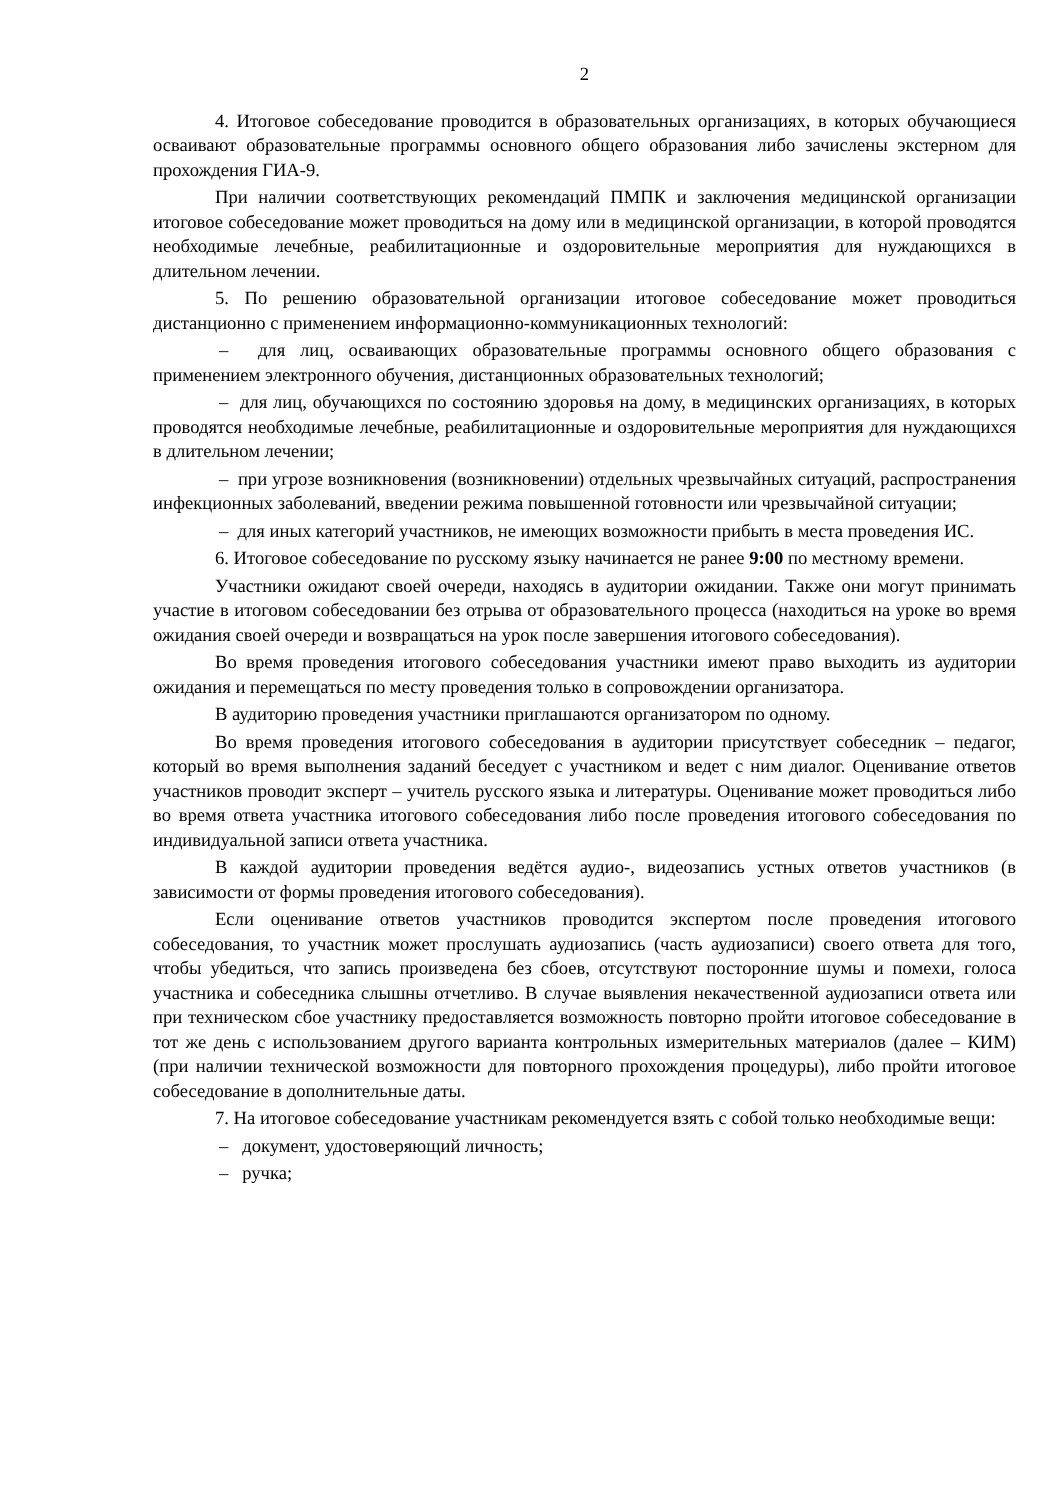2
4. Итоговое собеседование проводится в образовательных организациях, в которых обучающиеся осваивают образовательные программы основного общего образования либо зачислены экстерном для прохождения ГИА-9.
При наличии соответствующих рекомендаций ПМПК и заключения медицинской организации итоговое собеседование может проводиться на дому или в медицинской организации, в которой проводятся необходимые лечебные, реабилитационные и оздоровительные мероприятия для нуждающихся в длительном лечении.
5. По решению образовательной организации итоговое собеседование может проводиться дистанционно с применением информационно-коммуникационных технологий:
– для лиц, осваивающих образовательные программы основного общего образования с применением электронного обучения, дистанционных образовательных технологий;
– для лиц, обучающихся по состоянию здоровья на дому, в медицинских организациях, в которых проводятся необходимые лечебные, реабилитационные и оздоровительные мероприятия для нуждающихся в длительном лечении;
– при угрозе возникновения (возникновении) отдельных чрезвычайных ситуаций, распространения инфекционных заболеваний, введении режима повышенной готовности или чрезвычайной ситуации;
– для иных категорий участников, не имеющих возможности прибыть в места проведения ИС.
6. Итоговое собеседование по русскому языку начинается не ранее 9:00 по местному времени.
Участники ожидают своей очереди, находясь в аудитории ожидании. Также они могут принимать участие в итоговом собеседовании без отрыва от образовательного процесса (находиться на уроке во время ожидания своей очереди и возвращаться на урок после завершения итогового собеседования).
Во время проведения итогового собеседования участники имеют право выходить из аудитории ожидания и перемещаться по месту проведения только в сопровождении организатора.
В аудиторию проведения участники приглашаются организатором по одному.
Во время проведения итогового собеседования в аудитории присутствует собеседник – педагог, который во время выполнения заданий беседует с участником и ведет с ним диалог. Оценивание ответов участников проводит эксперт – учитель русского языка и литературы. Оценивание может проводиться либо во время ответа участника итогового собеседования либо после проведения итогового собеседования по индивидуальной записи ответа участника.
В каждой аудитории проведения ведётся аудио-, видеозапись устных ответов участников (в зависимости от формы проведения итогового собеседования).
Если оценивание ответов участников проводится экспертом после проведения итогового собеседования, то участник может прослушать аудиозапись (часть аудиозаписи) своего ответа для того, чтобы убедиться, что запись произведена без сбоев, отсутствуют посторонние шумы и помехи, голоса участника и собеседника слышны отчетливо. В случае выявления некачественной аудиозаписи ответа или при техническом сбое участнику предоставляется возможность повторно пройти итоговое собеседование в тот же день с использованием другого варианта контрольных измерительных материалов (далее – КИМ) (при наличии технической возможности для повторного прохождения процедуры), либо пройти итоговое собеседование в дополнительные даты.
7. На итоговое собеседование участникам рекомендуется взять с собой только необходимые вещи:
– документ, удостоверяющий личность;
– ручка;